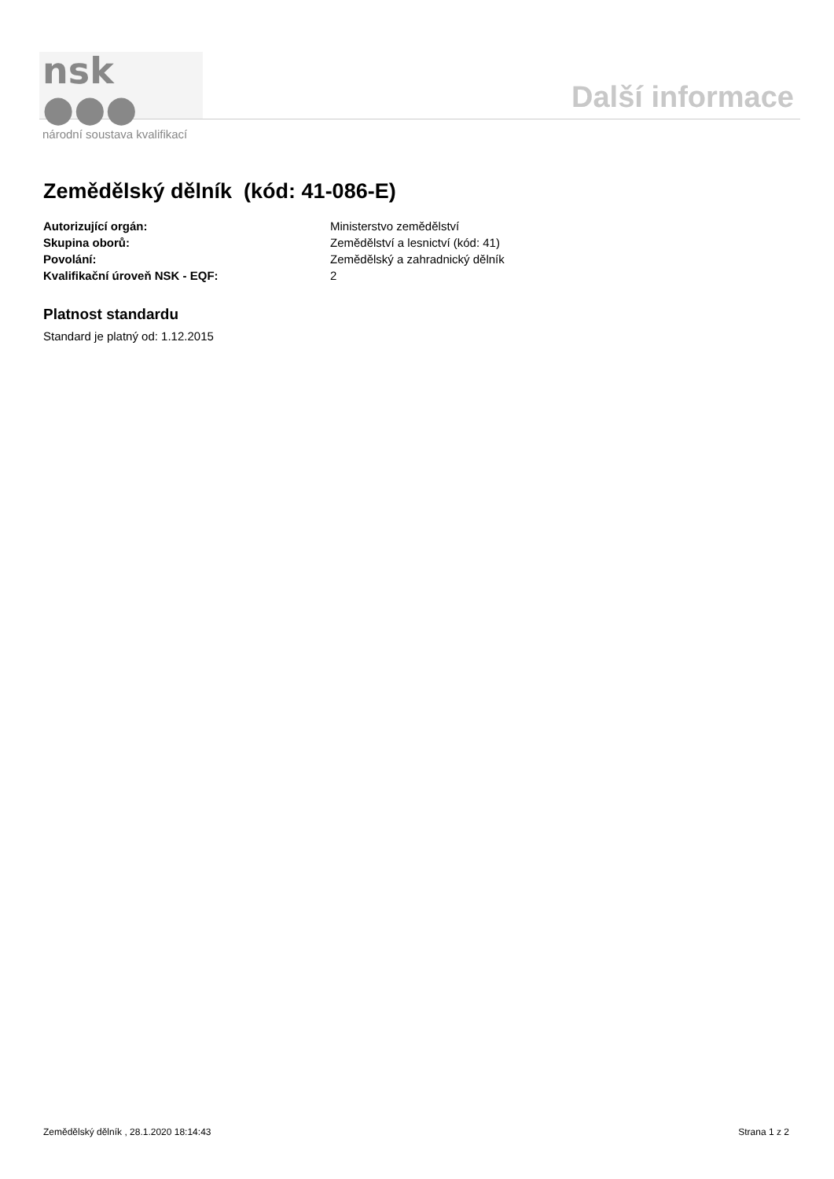nsk ●●●
národní soustava kvalifikací
Další informace
Zemědělský dělník (kód: 41-086-E)
Autorizující orgán: Ministerstvo zemědělství
Skupina oborů: Zemědělství a lesnictví (kód: 41)
Povolání: Zemědělský a zahradnický dělník
Kvalifikační úroveň NSK - EQF: 2
Platnost standardu
Standard je platný od: 1.12.2015
Zemědělský dělník , 28.1.2020 18:14:43 Strana 1 z 2